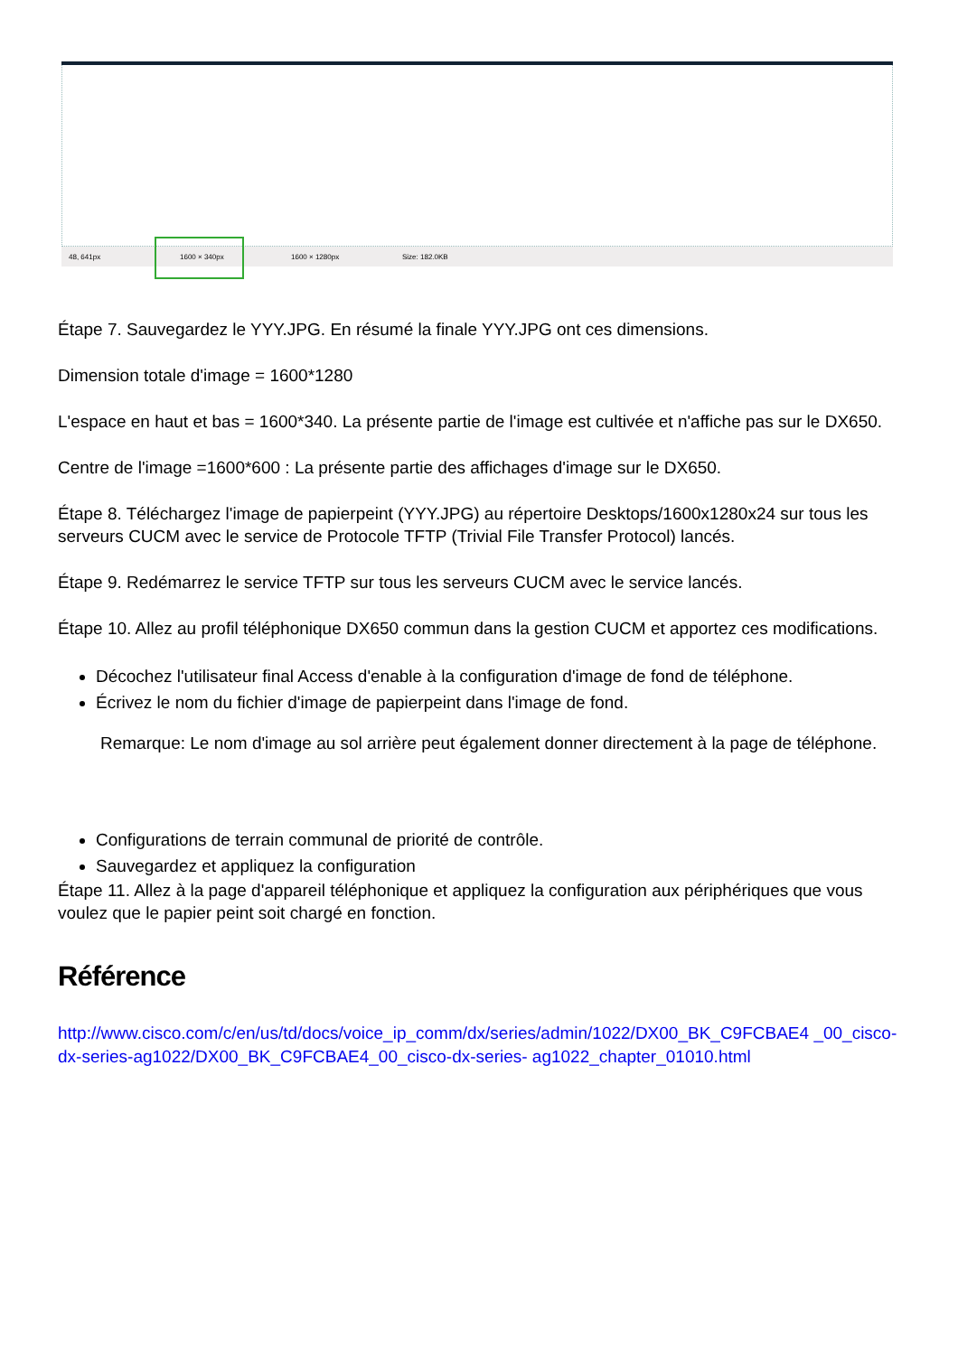48, 641px 1600 × 340px 1600 × 1280px Size: 182.0KB
Étape 7. Sauvegardez le YYY.JPG. En résumé la finale YYY.JPG ont ces dimensions.
Dimension totale d'image = 1600*1280
L'espace en haut et bas = 1600*340. La présente partie de l'image est cultivée et n'affiche pas sur le DX650.
Centre de l'image =1600*600 : La présente partie des affichages d'image sur le DX650.
Étape 8. Téléchargez l'image de papierpeint (YYY.JPG) au répertoire Desktops/1600x1280x24 sur tous les serveurs CUCM avec le service de Protocole TFTP (Trivial File Transfer Protocol) lancés.
Étape 9. Redémarrez le service TFTP sur tous les serveurs CUCM avec le service lancés.
Étape 10. Allez au profil téléphonique DX650 commun dans la gestion CUCM et apportez ces modifications.
Décochez l'utilisateur final Access d'enable à la configuration d'image de fond de téléphone.
Écrivez le nom du fichier d'image de papierpeint dans l'image de fond.
Remarque: Le nom d'image au sol arrière peut également donner directement à la page de téléphone.
Configurations de terrain communal de priorité de contrôle.
Sauvegardez et appliquez la configuration
Étape 11. Allez à la page d'appareil téléphonique et appliquez la configuration aux périphériques que vous voulez que le papier peint soit chargé en fonction.
Référence
http://www.cisco.com/c/en/us/td/docs/voice_ip_comm/dx/series/admin/1022/DX00_BK_C9FCBAE4 _00_cisco-dx-series-ag1022/DX00_BK_C9FCBAE4_00_cisco-dx-series- ag1022_chapter_01010.html